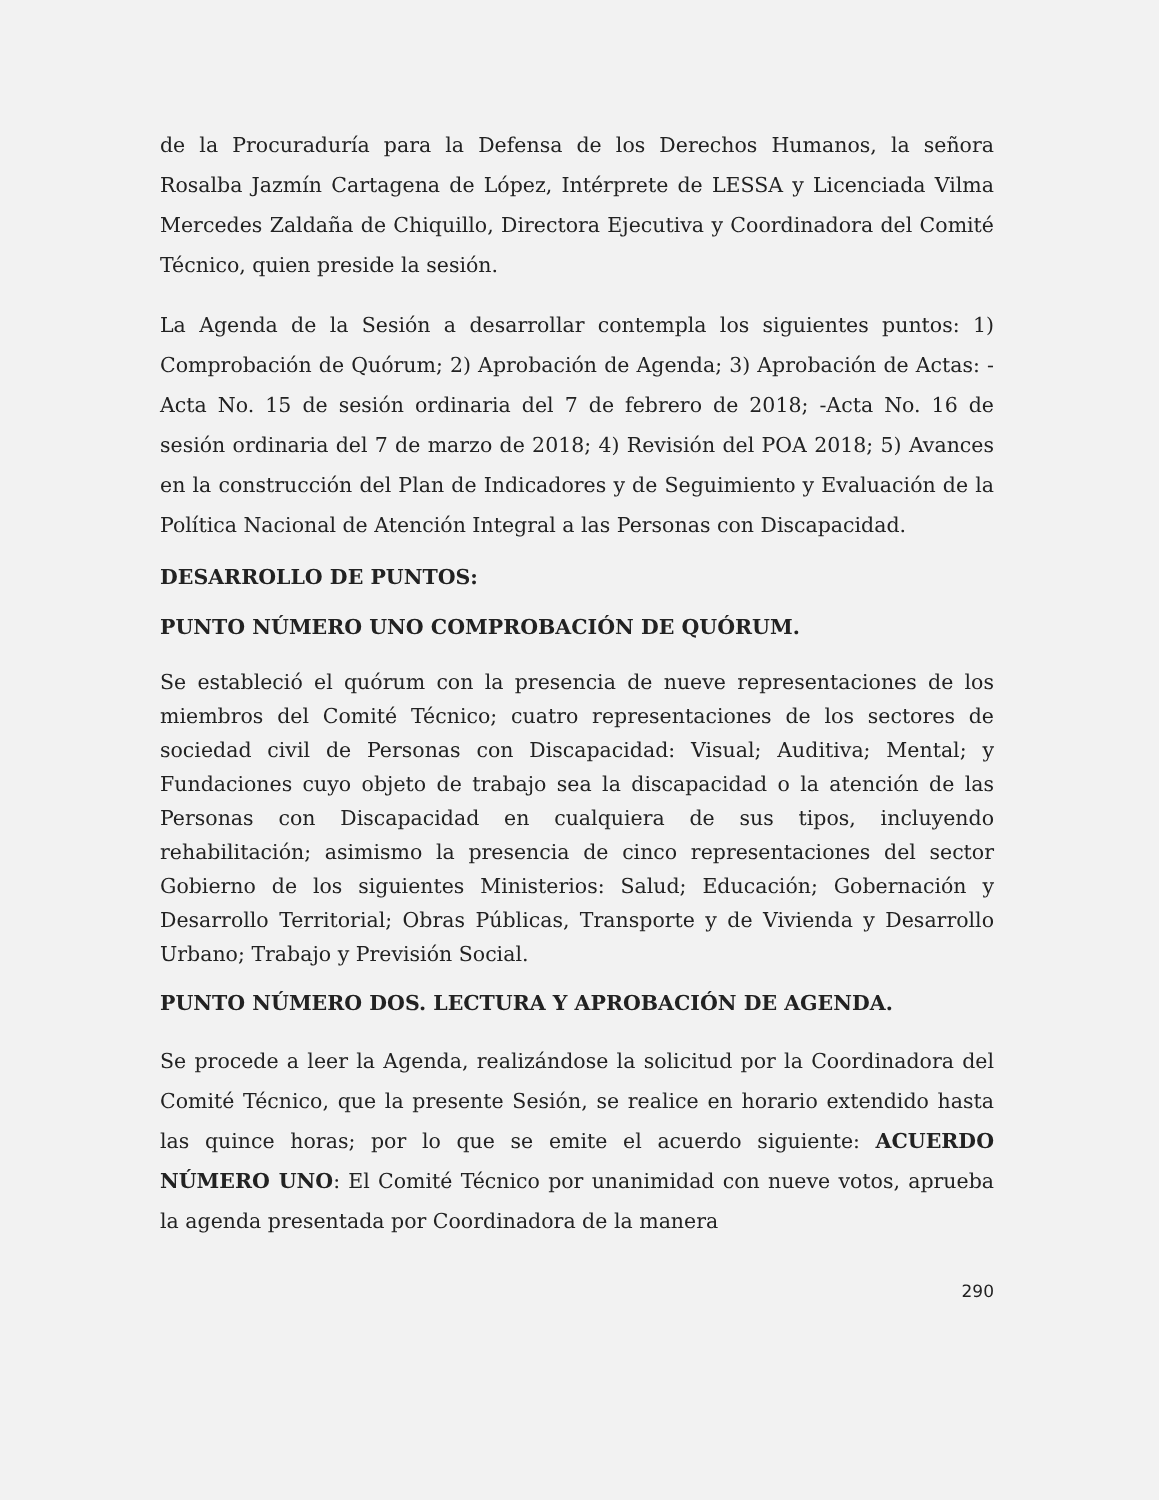de la Procuraduría para la Defensa de los Derechos Humanos, la señora Rosalba Jazmín Cartagena de López, Intérprete de LESSA y Licenciada Vilma Mercedes Zaldaña de Chiquillo, Directora Ejecutiva y Coordinadora del Comité Técnico, quien preside la sesión.
La Agenda de la Sesión a desarrollar contempla los siguientes puntos: 1) Comprobación de Quórum; 2) Aprobación de Agenda; 3) Aprobación de Actas: -Acta No. 15 de sesión ordinaria del 7 de febrero de 2018; -Acta No. 16 de sesión ordinaria del 7 de marzo de 2018; 4) Revisión del POA 2018; 5) Avances en la construcción del Plan de Indicadores y de Seguimiento y Evaluación de la Política Nacional de Atención Integral a las Personas con Discapacidad.
DESARROLLO DE PUNTOS:
PUNTO NÚMERO UNO COMPROBACIÓN DE QUÓRUM.
Se estableció el quórum con la presencia de nueve representaciones de los miembros del Comité Técnico; cuatro representaciones de los sectores de sociedad civil de Personas con Discapacidad: Visual; Auditiva; Mental; y Fundaciones cuyo objeto de trabajo sea la discapacidad o la atención de las Personas con Discapacidad en cualquiera de sus tipos, incluyendo rehabilitación; asimismo la presencia de cinco representaciones del sector Gobierno de los siguientes Ministerios: Salud; Educación; Gobernación y Desarrollo Territorial; Obras Públicas, Transporte y de Vivienda y Desarrollo Urbano; Trabajo y Previsión Social.
PUNTO NÚMERO DOS. LECTURA Y APROBACIÓN DE AGENDA.
Se procede a leer la Agenda, realizándose la solicitud por la Coordinadora del Comité Técnico, que la presente Sesión, se realice en horario extendido hasta las quince horas; por lo que se emite el acuerdo siguiente: ACUERDO NÚMERO UNO: El Comité Técnico por unanimidad con nueve votos, aprueba la agenda presentada por Coordinadora de la manera
290